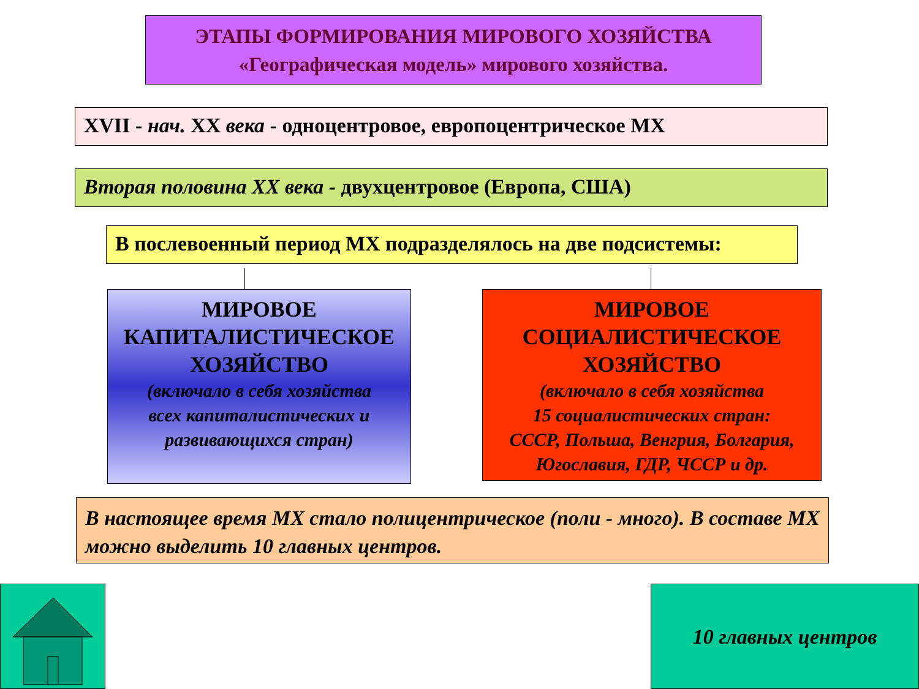ЭТАПЫ ФОРМИРОВАНИЯ МИРОВОГО ХОЗЯЙСТВА
«Географическая модель» мирового хозяйства.
XVII - нач. XX века - одноцентровое, европоцентрическое МХ
Вторая половина XX века - двухцентровое (Европа, США)
В послевоенный период МХ подразделялось на две подсистемы:
МИРОВОЕ
КАПИТАЛИСТИЧЕСКОЕ
ХОЗЯЙСТВО
(включало в себя хозяйства
всех капиталистических и
развивающихся стран)
МИРОВОЕ
СОЦИАЛИСТИЧЕСКОЕ
ХОЗЯЙСТВО
(включало в себя хозяйства
15 социалистических стран:
СССР, Польша, Венгрия, Болгария,
Югославия, ГДР, ЧССР и др.
В настоящее время МХ стало полицентрическое (поли - много). В составе МХ можно выделить 10 главных центров.
10 главных центров